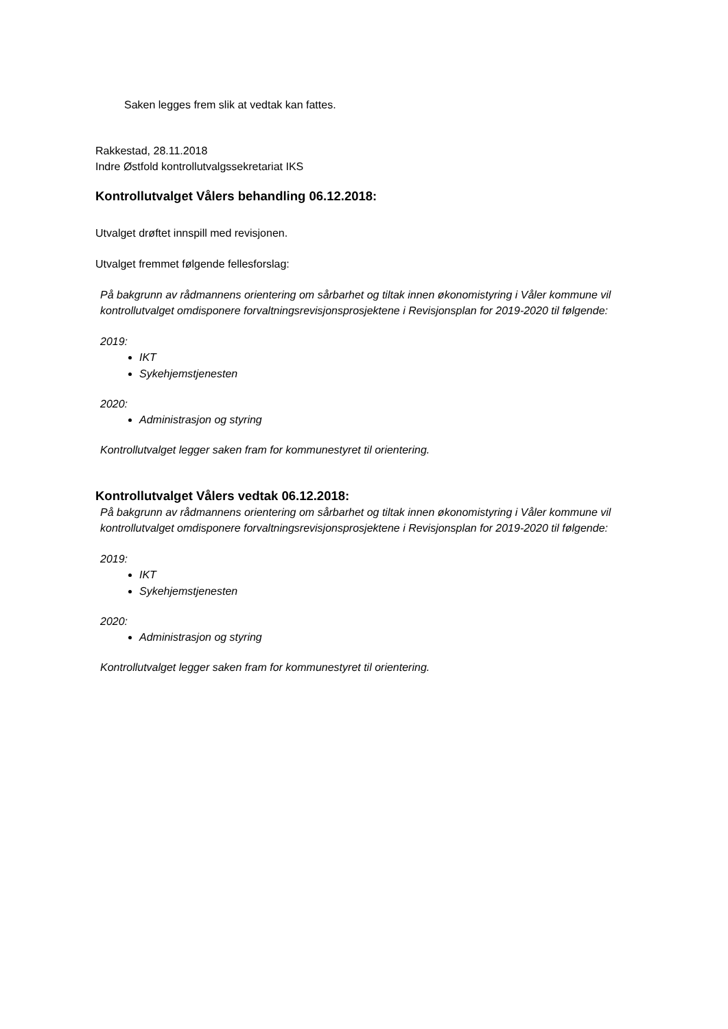Saken legges frem slik at vedtak kan fattes.
Rakkestad, 28.11.2018
Indre Østfold kontrollutvalgssekretariat IKS
Kontrollutvalget Vålers behandling 06.12.2018:
Utvalget drøftet innspill med revisjonen.
Utvalget fremmet følgende fellesforslag:
På bakgrunn av rådmannens orientering om sårbarhet og tiltak innen økonomistyring i Våler kommune vil kontrollutvalget omdisponere forvaltningsrevisjonsprosjektene i Revisjonsplan for 2019-2020 til følgende:
2019:
IKT
Sykehjemstjenesten
2020:
Administrasjon og styring
Kontrollutvalget legger saken fram for kommunestyret til orientering.
Kontrollutvalget Vålers vedtak 06.12.2018:
På bakgrunn av rådmannens orientering om sårbarhet og tiltak innen økonomistyring i Våler kommune vil kontrollutvalget omdisponere forvaltningsrevisjonsprosjektene i Revisjonsplan for 2019-2020 til følgende:
2019:
IKT
Sykehjemstjenesten
2020:
Administrasjon og styring
Kontrollutvalget legger saken fram for kommunestyret til orientering.